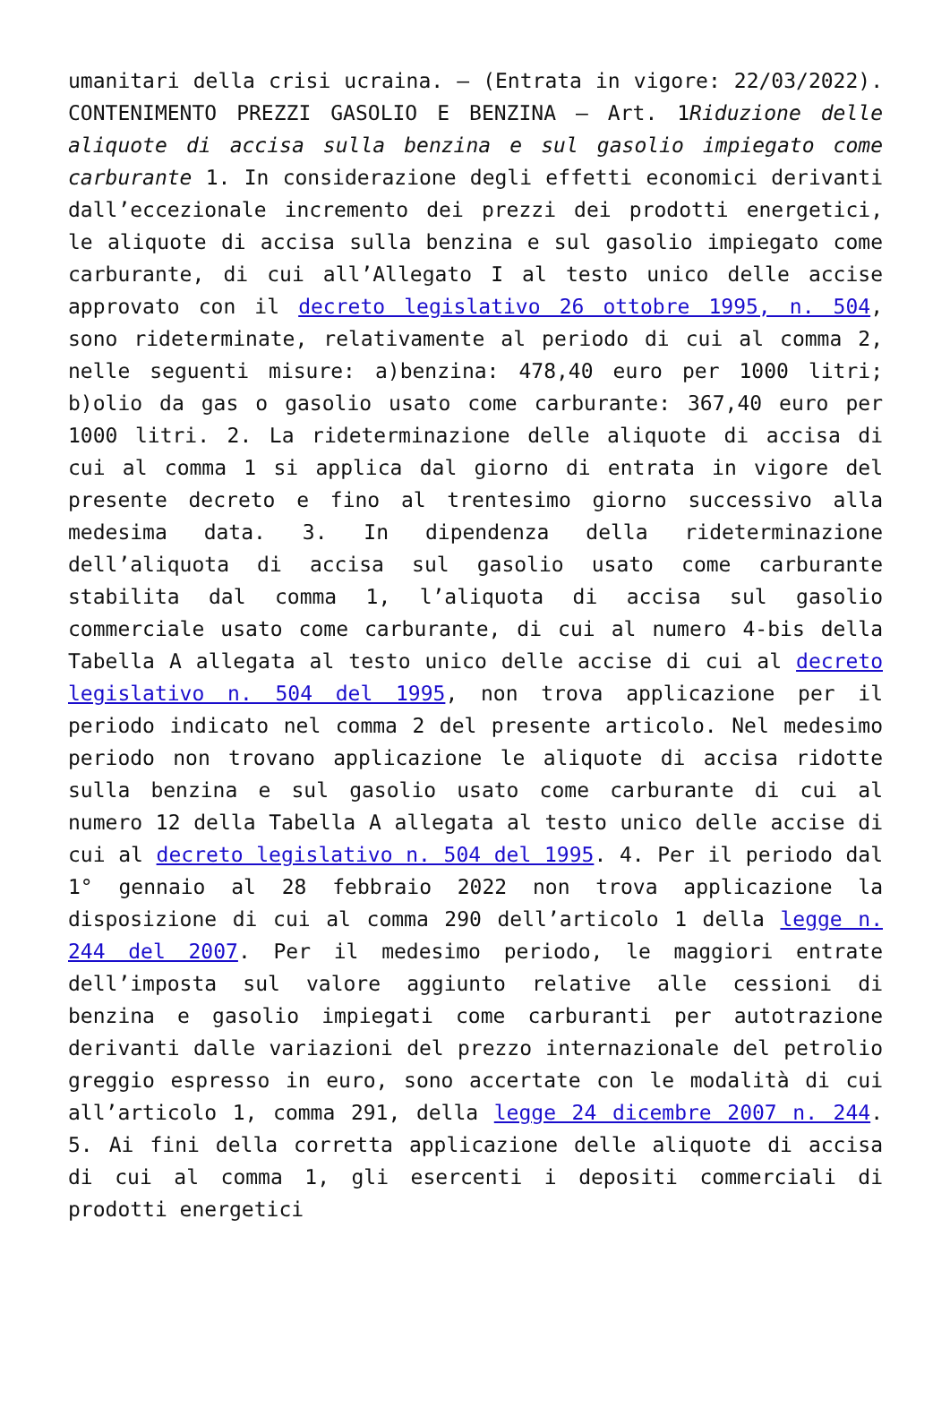umanitari della crisi ucraina. – (Entrata in vigore: 22/03/2022). CONTENIMENTO PREZZI GASOLIO E BENZINA – Art. 1Riduzione delle aliquote di accisa sulla benzina e sul gasolio impiegato come carburante 1. In considerazione degli effetti economici derivanti dall’eccezionale incremento dei prezzi dei prodotti energetici, le aliquote di accisa sulla benzina e sul gasolio impiegato come carburante, di cui all’Allegato I al testo unico delle accise approvato con il decreto legislativo 26 ottobre 1995, n. 504, sono rideterminate, relativamente al periodo di cui al comma 2, nelle seguenti misure: a)benzina: 478,40 euro per 1000 litri; b)olio da gas o gasolio usato come carburante: 367,40 euro per 1000 litri. 2. La rideterminazione delle aliquote di accisa di cui al comma 1 si applica dal giorno di entrata in vigore del presente decreto e fino al trentesimo giorno successivo alla medesima data. 3. In dipendenza della rideterminazione dell’aliquota di accisa sul gasolio usato come carburante stabilita dal comma 1, l’aliquota di accisa sul gasolio commerciale usato come carburante, di cui al numero 4-bis della Tabella A allegata al testo unico delle accise di cui al decreto legislativo n. 504 del 1995, non trova applicazione per il periodo indicato nel comma 2 del presente articolo. Nel medesimo periodo non trovano applicazione le aliquote di accisa ridotte sulla benzina e sul gasolio usato come carburante di cui al numero 12 della Tabella A allegata al testo unico delle accise di cui al decreto legislativo n. 504 del 1995. 4. Per il periodo dal 1° gennaio al 28 febbraio 2022 non trova applicazione la disposizione di cui al comma 290 dell’articolo 1 della legge n. 244 del 2007. Per il medesimo periodo, le maggiori entrate dell’imposta sul valore aggiunto relative alle cessioni di benzina e gasolio impiegati come carburanti per autotrazione derivanti dalle variazioni del prezzo internazionale del petrolio greggio espresso in euro, sono accertate con le modalità di cui all’articolo 1, comma 291, della legge 24 dicembre 2007 n. 244. 5. Ai fini della corretta applicazione delle aliquote di accisa di cui al comma 1, gli esercenti i depositi commerciali di prodotti energetici